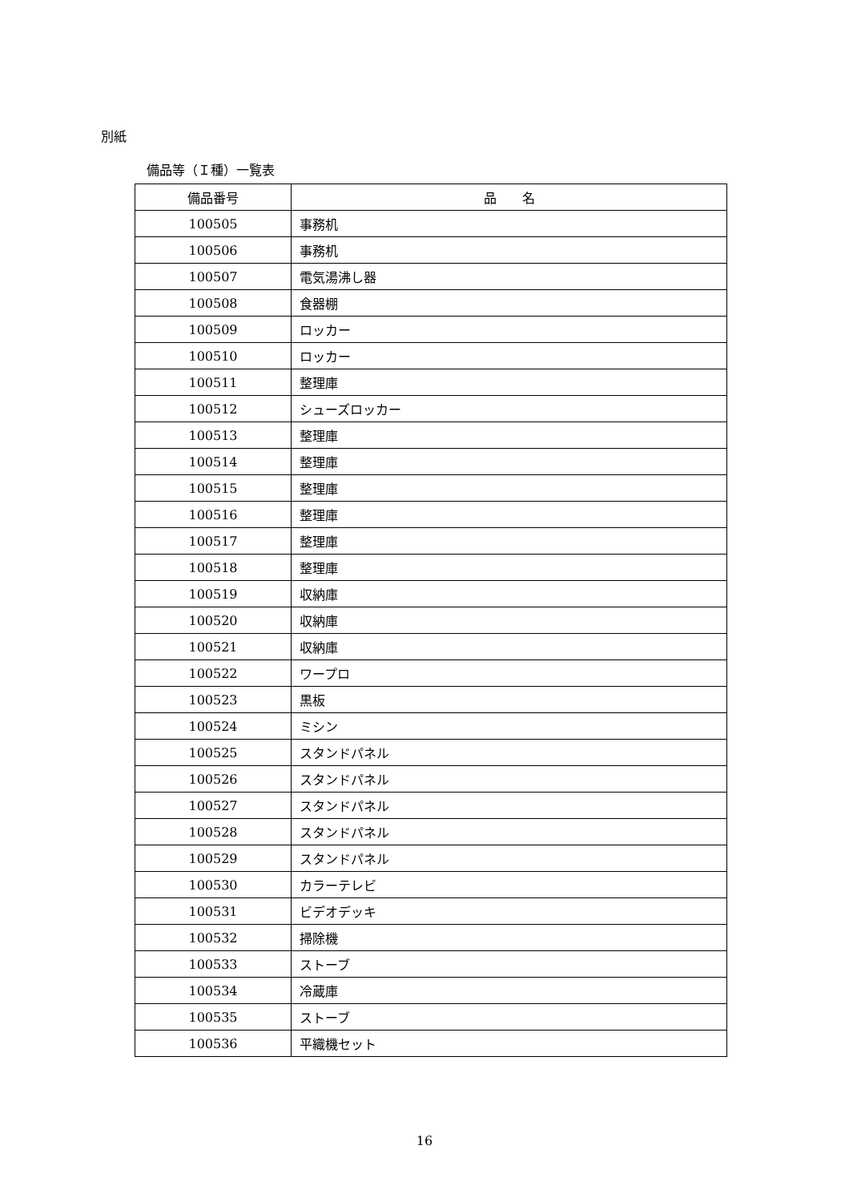別紙
備品等（Ｉ種）一覧表
| 備品番号 | 品 名 |
| --- | --- |
| 100505 | 事務机 |
| 100506 | 事務机 |
| 100507 | 電気湯沸し器 |
| 100508 | 食器棚 |
| 100509 | ロッカー |
| 100510 | ロッカー |
| 100511 | 整理庫 |
| 100512 | シューズロッカー |
| 100513 | 整理庫 |
| 100514 | 整理庫 |
| 100515 | 整理庫 |
| 100516 | 整理庫 |
| 100517 | 整理庫 |
| 100518 | 整理庫 |
| 100519 | 収納庫 |
| 100520 | 収納庫 |
| 100521 | 収納庫 |
| 100522 | ワープロ |
| 100523 | 黒板 |
| 100524 | ミシン |
| 100525 | スタンドパネル |
| 100526 | スタンドパネル |
| 100527 | スタンドパネル |
| 100528 | スタンドパネル |
| 100529 | スタンドパネル |
| 100530 | カラーテレビ |
| 100531 | ビデオデッキ |
| 100532 | 掃除機 |
| 100533 | ストーブ |
| 100534 | 冷蔵庫 |
| 100535 | ストーブ |
| 100536 | 平織機セット |
16